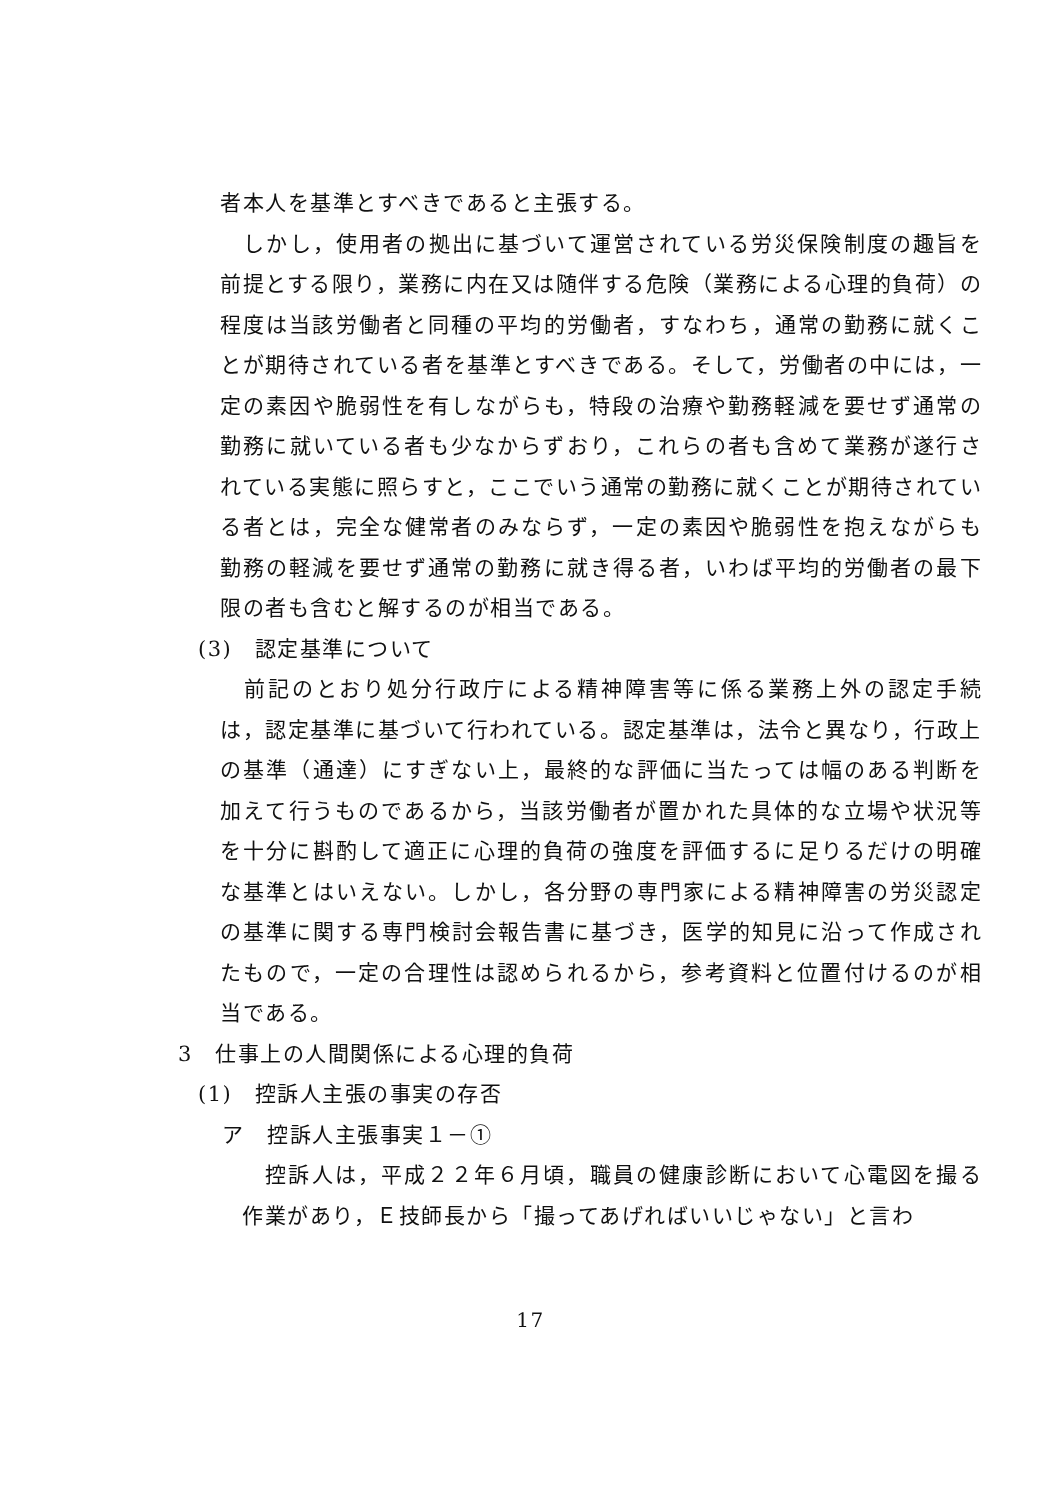者本人を基準とすべきであると主張する。
　しかし，使用者の拠出に基づいて運営されている労災保険制度の趣旨を前提とする限り，業務に内在又は随伴する危険（業務による心理的負荷）の程度は当該労働者と同種の平均的労働者，すなわち，通常の勤務に就くことが期待されている者を基準とすべきである。そして，労働者の中には，一定の素因や脆弱性を有しながらも，特段の治療や勤務軽減を要せず通常の勤務に就いている者も少なからずおり，これらの者も含めて業務が遂行されている実態に照らすと，ここでいう通常の勤務に就くことが期待されている者とは，完全な健常者のみならず，一定の素因や脆弱性を抱えながらも勤務の軽減を要せず通常の勤務に就き得る者，いわば平均的労働者の最下限の者も含むと解するのが相当である。
(3)　認定基準について
　前記のとおり処分行政庁による精神障害等に係る業務上外の認定手続は，認定基準に基づいて行われている。認定基準は，法令と異なり，行政上の基準（通達）にすぎない上，最終的な評価に当たっては幅のある判断を加えて行うものであるから，当該労働者が置かれた具体的な立場や状況等を十分に斟酌して適正に心理的負荷の強度を評価するに足りるだけの明確な基準とはいえない。しかし，各分野の専門家による精神障害の労災認定の基準に関する専門検討会報告書に基づき，医学的知見に沿って作成されたもので，一定の合理性は認められるから，参考資料と位置付けるのが相当である。
3　仕事上の人間関係による心理的負荷
(1)　控訴人主張の事実の存否
ア　控訴人主張事実１－①
　控訴人は，平成２２年６月頃，職員の健康診断において心電図を撮る作業があり，Ｅ技師長から「撮ってあげればいいじゃない」と言わ
17